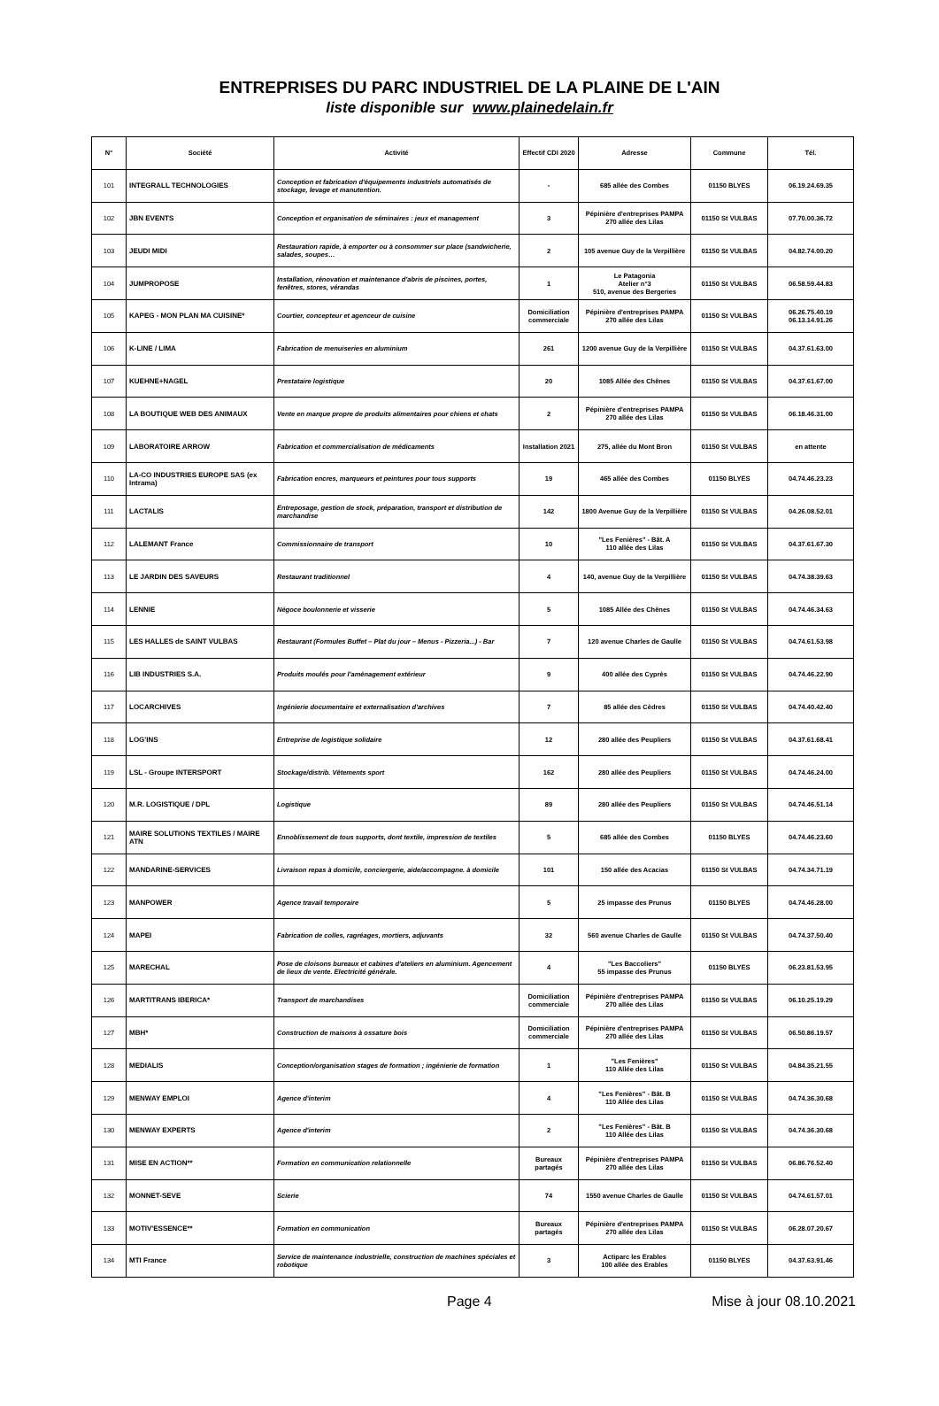ENTREPRISES DU PARC INDUSTRIEL DE LA PLAINE DE L'AIN
liste disponible sur www.plainedelain.fr
| N° | Société | Activité | Effectif CDI 2020 | Adresse | Commune | Tél. |
| --- | --- | --- | --- | --- | --- | --- |
| 101 | INTEGRALL TECHNOLOGIES | Conception et fabrication d'équipements industriels automatisés de stockage, levage et manutention. | - | 685 allée des Combes | 01150 BLYES | 06.19.24.69.35 |
| 102 | JBN EVENTS | Conception et organisation de séminaires : jeux et management | 3 | Pépinière d'entreprises PAMPA 270 allée des Lilas | 01150 St VULBAS | 07.70.00.36.72 |
| 103 | JEUDI MIDI | Restauration rapide, à emporter ou à consommer sur place (sandwicherie, salades, soupes… | 2 | 105 avenue Guy de la Verpillière | 01150 St VULBAS | 04.82.74.00.20 |
| 104 | JUMPROPOSE | Installation, rénovation et maintenance d'abris de piscines, portes, fenêtres, stores, vérandas | 1 | Le Patagonia Atelier n°3 510, avenue des Bergeries | 01150 St VULBAS | 06.58.59.44.83 |
| 105 | KAPEG - MON PLAN MA CUISINE* | Courtier, concepteur et agenceur de cuisine | Domiciliation commerciale | Pépinière d'entreprises PAMPA 270 allée des Lilas | 01150 St VULBAS | 06.26.75.40.19 06.13.14.91.26 |
| 106 | K-LINE / LIMA | Fabrication de menuiseries en aluminium | 261 | 1200 avenue Guy de la Verpillière | 01150 St VULBAS | 04.37.61.63.00 |
| 107 | KUEHNE+NAGEL | Prestataire logistique | 20 | 1085 Allée des Chênes | 01150 St VULBAS | 04.37.61.67.00 |
| 108 | LA BOUTIQUE WEB DES ANIMAUX | Vente en marque propre de produits alimentaires pour chiens et chats | 2 | Pépinière d'entreprises PAMPA 270 allée des Lilas | 01150 St VULBAS | 06.18.46.31.00 |
| 109 | LABORATOIRE ARROW | Fabrication et commercialisation de médicaments | Installation 2021 | 275, allée du Mont Bron | 01150 St VULBAS | en attente |
| 110 | LA-CO INDUSTRIES EUROPE SAS (ex Intrama) | Fabrication encres, marqueurs et peintures pour tous supports | 19 | 465 allée des Combes | 01150 BLYES | 04.74.46.23.23 |
| 111 | LACTALIS | Entreposage, gestion de stock, préparation, transport et distribution de marchandise | 142 | 1800 Avenue Guy de la Verpillière | 01150 St VULBAS | 04.26.08.52.01 |
| 112 | LALEMANT France | Commissionnaire de transport | 10 | "Les Fenières" - Bât. A 110 allée des Lilas | 01150 St VULBAS | 04.37.61.67.30 |
| 113 | LE JARDIN DES SAVEURS | Restaurant traditionnel | 4 | 140, avenue Guy de la Verpillière | 01150 St VULBAS | 04.74.38.39.63 |
| 114 | LENNIE | Négoce boulonnerie et visserie | 5 | 1085 Allée des Chênes | 01150 St VULBAS | 04.74.46.34.63 |
| 115 | LES HALLES de SAINT VULBAS | Restaurant (Formules Buffet – Plat du jour – Menus - Pizzeria...) - Bar | 7 | 120 avenue Charles de Gaulle | 01150 St VULBAS | 04.74.61.53.98 |
| 116 | LIB INDUSTRIES S.A. | Produits moulés pour l'aménagement extérieur | 9 | 400 allée des Cyprès | 01150 St VULBAS | 04.74.46.22.90 |
| 117 | LOCARCHIVES | Ingénierie documentaire et externalisation d'archives | 7 | 85 allée des Cèdres | 01150 St VULBAS | 04.74.40.42.40 |
| 118 | LOG'INS | Entreprise de logistique solidaire | 12 | 280 allée des Peupliers | 01150 St VULBAS | 04.37.61.68.41 |
| 119 | LSL - Groupe INTERSPORT | Stockage/distrib. Vêtements sport | 162 | 280 allée des Peupliers | 01150 St VULBAS | 04.74.46.24.00 |
| 120 | M.R. LOGISTIQUE / DPL | Logistique | 89 | 280 allée des Peupliers | 01150 St VULBAS | 04.74.46.51.14 |
| 121 | MAIRE SOLUTIONS TEXTILES / MAIRE ATN | Ennoblissement de tous supports, dont textile, impression de textiles | 5 | 685 allée des Combes | 01150 BLYES | 04.74.46.23.60 |
| 122 | MANDARINE-SERVICES | Livraison repas à domicile, conciergerie, aide/accompagne. à domicile | 101 | 150 allée des Acacias | 01150 St VULBAS | 04.74.34.71.19 |
| 123 | MANPOWER | Agence travail temporaire | 5 | 25 impasse des Prunus | 01150 BLYES | 04.74.46.28.00 |
| 124 | MAPEI | Fabrication de colles, ragréages, mortiers, adjuvants | 32 | 560 avenue Charles de Gaulle | 01150 St VULBAS | 04.74.37.50.40 |
| 125 | MARECHAL | Pose de cloisons bureaux et cabines d'ateliers en aluminium. Agencement de lieux de vente. Electricité générale. | 4 | "Les Baccoliers" 55 impasse des Prunus | 01150 BLYES | 06.23.81.53.95 |
| 126 | MARTITRANS IBERICA* | Transport de marchandises | Domiciliation commerciale | Pépinière d'entreprises PAMPA 270 allée des Lilas | 01150 St VULBAS | 06.10.25.19.29 |
| 127 | MBH* | Construction de maisons à ossature bois | Domiciliation commerciale | Pépinière d'entreprises PAMPA 270 allée des Lilas | 01150 St VULBAS | 06.50.86.19.57 |
| 128 | MEDIALIS | Conception/organisation stages de formation ; ingénierie de formation | 1 | "Les Fenières" 110 Allée des Lilas | 01150 St VULBAS | 04.84.35.21.55 |
| 129 | MENWAY EMPLOI | Agence d'interim | 4 | "Les Fenières" - Bât. B 110 Allée des Lilas | 01150 St VULBAS | 04.74.36.30.68 |
| 130 | MENWAY EXPERTS | Agence d'interim | 2 | "Les Fenières" - Bât. B 110 Allée des Lilas | 01150 St VULBAS | 04.74.36.30.68 |
| 131 | MISE EN ACTION** | Formation en communication relationnelle | Bureaux partagés | Pépinière d'entreprises PAMPA 270 allée des Lilas | 01150 St VULBAS | 06.86.76.52.40 |
| 132 | MONNET-SEVE | Scierie | 74 | 1550 avenue Charles de Gaulle | 01150 St VULBAS | 04.74.61.57.01 |
| 133 | MOTIV'ESSENCE** | Formation en communication | Bureaux partagés | Pépinière d'entreprises PAMPA 270 allée des Lilas | 01150 St VULBAS | 06.28.07.20.67 |
| 134 | MTI France | Service de maintenance industrielle, construction de machines spéciales et robotique | 3 | Actiparc les Erables 100 allée des Erables | 01150 BLYES | 04.37.63.91.46 |
Page 4 Mise à jour 08.10.2021